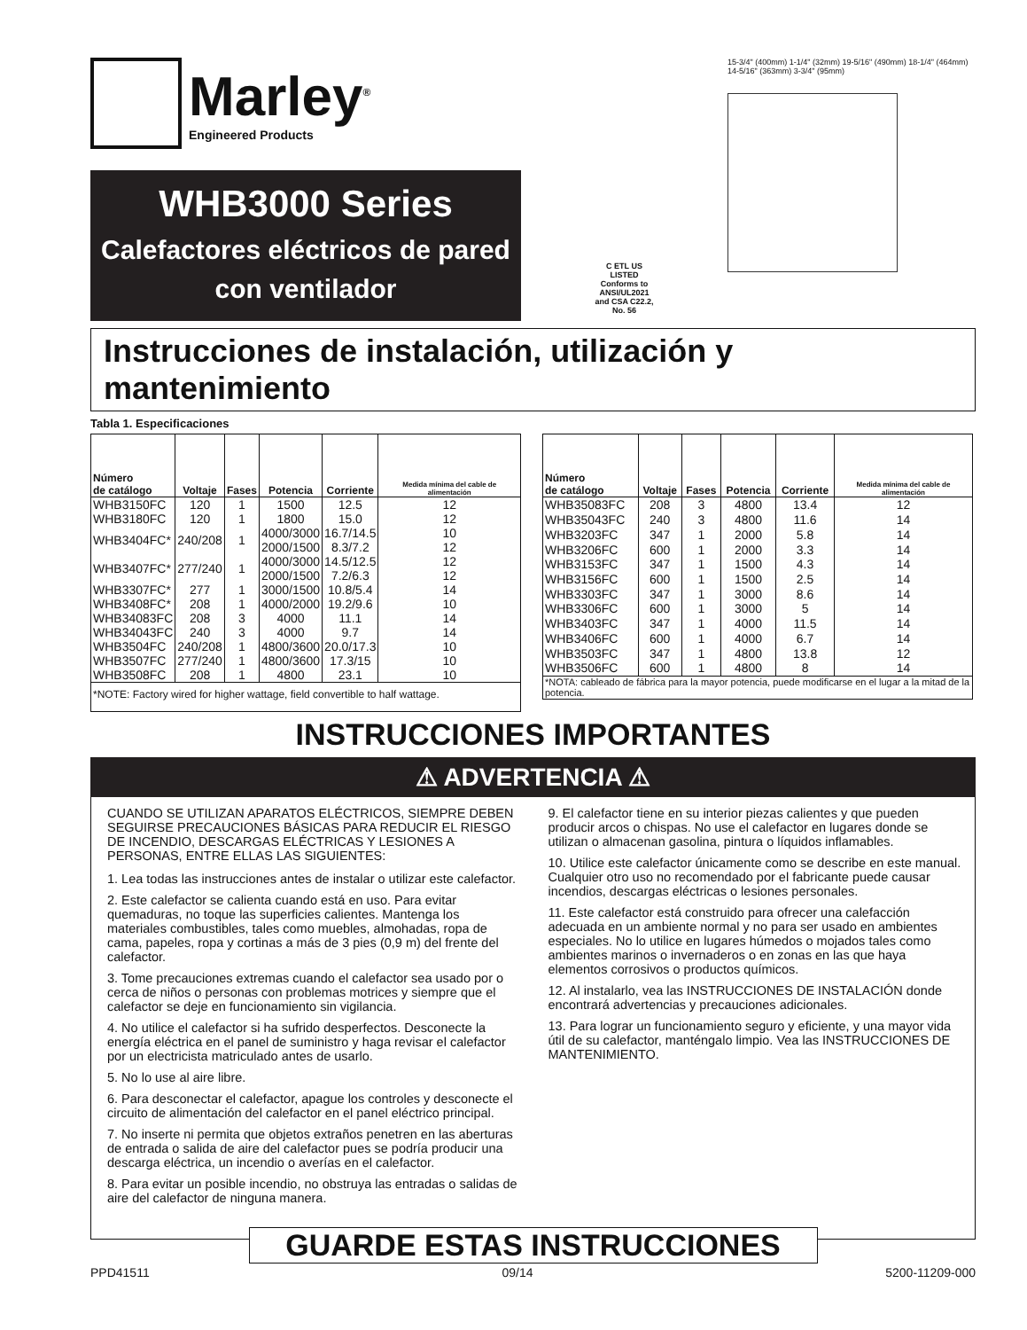Marley<sup>®</sup>
Engineered Products
WHB3000 Series
Calefactores eléctricos de pared con ventilador
C ETL US
LISTED
Conforms to ANSI/UL2021 and CSA C22.2, No. 56
15-3/4" (400mm) 1-1/4" (32mm) 19-5/16" (490mm) 18-1/4" (464mm) 14-5/16" (363mm) 3-3/4" (95mm)
Instrucciones de instalación, utilización y mantenimiento
Tabla 1. Especificaciones
| Número de catálogo | Voltaje | Fases | Potencia | Corriente | Medida mínima del cable de alimentación |
| --- | --- | --- | --- | --- | --- |
| WHB3150FC | 120 | 1 | 1500 | 12.5 | 12 |
| WHB3180FC | 120 | 1 | 1800 | 15.0 | 12 |
| WHB3404FC* | 240/208 | 1 | 4000/3000 2000/1500 | 16.7/14.5 8.3/7.2 | 10 12 |
| WHB3407FC* | 277/240 | 1 | 4000/3000 2000/1500 | 14.5/12.5 7.2/6.3 | 12 12 |
| WHB3307FC* | 277 | 1 | 3000/1500 | 10.8/5.4 | 14 |
| WHB3408FC* | 208 | 1 | 4000/2000 | 19.2/9.6 | 10 |
| WHB34083FC | 208 | 3 | 4000 | 11.1 | 14 |
| WHB34043FC | 240 | 3 | 4000 | 9.7 | 14 |
| WHB3504FC | 240/208 | 1 | 4800/3600 | 20.0/17.3 | 10 |
| WHB3507FC | 277/240 | 1 | 4800/3600 | 17.3/15 | 10 |
| WHB3508FC | 208 | 1 | 4800 | 23.1 | 10 |
| *NOTE: Factory wired for higher wattage, field convertible to half wattage. | | | | | |
| Número de catálogo | Voltaje | Fases | Potencia | Corriente | Medida mínima del cable de alimentación |
| --- | --- | --- | --- | --- | --- |
| WHB35083FC | 208 | 3 | 4800 | 13.4 | 12 |
| WHB35043FC | 240 | 3 | 4800 | 11.6 | 14 |
| WHB3203FC | 347 | 1 | 2000 | 5.8 | 14 |
| WHB3206FC | 600 | 1 | 2000 | 3.3 | 14 |
| WHB3153FC | 347 | 1 | 1500 | 4.3 | 14 |
| WHB3156FC | 600 | 1 | 1500 | 2.5 | 14 |
| WHB3303FC | 347 | 1 | 3000 | 8.6 | 14 |
| WHB3306FC | 600 | 1 | 3000 | 5 | 14 |
| WHB3403FC | 347 | 1 | 4000 | 11.5 | 14 |
| WHB3406FC | 600 | 1 | 4000 | 6.7 | 14 |
| WHB3503FC | 347 | 1 | 4800 | 13.8 | 12 |
| WHB3506FC | 600 | 1 | 4800 | 8 | 14 |
| *NOTA: cableado de fábrica para la mayor potencia, puede modificarse en el lugar a la mitad de la potencia. | | | | | |
INSTRUCCIONES IMPORTANTES
⚠ ADVERTENCIA ⚠
CUANDO SE UTILIZAN APARATOS ELÉCTRICOS, SIEMPRE DEBEN SEGUIRSE PRECAUCIONES BÁSICAS PARA REDUCIR EL RIESGO DE INCENDIO, DESCARGAS ELÉCTRICAS Y LESIONES A PERSONAS, ENTRE ELLAS LAS SIGUIENTES:
1. Lea todas las instrucciones antes de instalar o utilizar este calefactor.
2. Este calefactor se calienta cuando está en uso. Para evitar quemaduras, no toque las superficies calientes. Mantenga los materiales combustibles, tales como muebles, almohadas, ropa de cama, papeles, ropa y cortinas a más de 3 pies (0,9 m) del frente del calefactor.
3. Tome precauciones extremas cuando el calefactor sea usado por o cerca de niños o personas con problemas motrices y siempre que el calefactor se deje en funcionamiento sin vigilancia.
4. No utilice el calefactor si ha sufrido desperfectos. Desconecte la energía eléctrica en el panel de suministro y haga revisar el calefactor por un electricista matriculado antes de usarlo.
5. No lo use al aire libre.
6. Para desconectar el calefactor, apague los controles y desconecte el circuito de alimentación del calefactor en el panel eléctrico principal.
7. No inserte ni permita que objetos extraños penetren en las aberturas de entrada o salida de aire del calefactor pues se podría producir una descarga eléctrica, un incendio o averías en el calefactor.
8. Para evitar un posible incendio, no obstruya las entradas o salidas de aire del calefactor de ninguna manera.
9. El calefactor tiene en su interior piezas calientes y que pueden producir arcos o chispas. No use el calefactor en lugares donde se utilizan o almacenan gasolina, pintura o líquidos inflamables.
10. Utilice este calefactor únicamente como se describe en este manual. Cualquier otro uso no recomendado por el fabricante puede causar incendios, descargas eléctricas o lesiones personales.
11. Este calefactor está construido para ofrecer una calefacción adecuada en un ambiente normal y no para ser usado en ambientes especiales. No lo utilice en lugares húmedos o mojados tales como ambientes marinos o invernaderos o en zonas en las que haya elementos corrosivos o productos químicos.
12. Al instalarlo, vea las INSTRUCCIONES DE INSTALACIÓN donde encontrará advertencias y precauciones adicionales.
13. Para lograr un funcionamiento seguro y eficiente, y una mayor vida útil de su calefactor, manténgalo limpio. Vea las INSTRUCCIONES DE MANTENIMIENTO.
GUARDE ESTAS INSTRUCCIONES
PPD41511 09/14 5200-11209-000